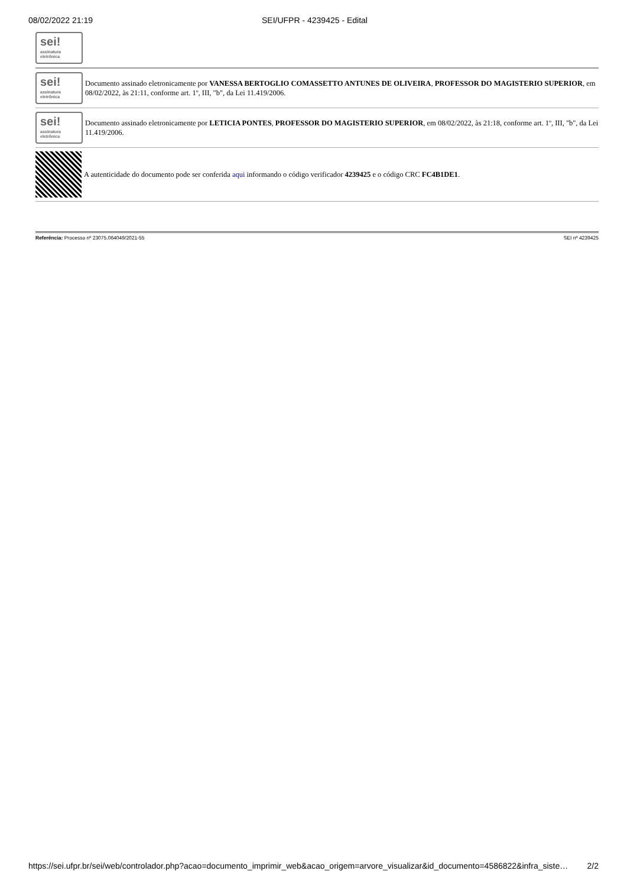08/02/2022 21:19 SEI/UFPR - 4239425 - Edital
sei!
assinatura eletrônica
sei!
assinatura eletrônica
Documento assinado eletronicamente por VANESSA BERTOGLIO COMASSETTO ANTUNES DE OLIVEIRA, PROFESSOR DO MAGISTERIO SUPERIOR, em 08/02/2022, às 21:11, conforme art. 1º, III, "b", da Lei 11.419/2006.
sei!
assinatura eletrônica
Documento assinado eletronicamente por LETICIA PONTES, PROFESSOR DO MAGISTERIO SUPERIOR, em 08/02/2022, às 21:18, conforme art. 1º, III, "b", da Lei 11.419/2006.
A autenticidade do documento pode ser conferida aqui informando o código verificador 4239425 e o código CRC FC4B1DE1.
Referência: Processo nº 23075.064049/2021-55 SEI nº 4239425
https://sei.ufpr.br/sei/web/controlador.php?acao=documento_imprimir_web&acao_origem=arvore_visualizar&id_documento=4586822&infra_siste… 2/2